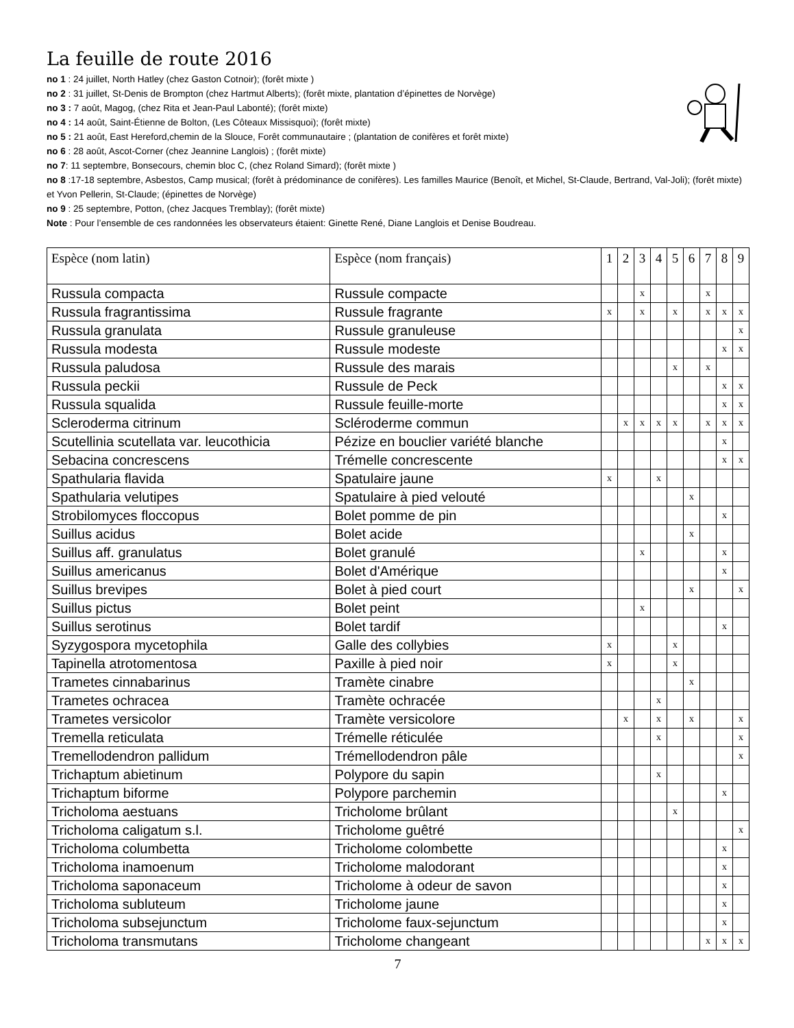La feuille de route 2016
no 1 : 24 juillet, North Hatley (chez Gaston Cotnoir); (forêt mixte )
no 2 : 31 juillet, St-Denis de Brompton (chez Hartmut Alberts); (forêt mixte, plantation d’épinettes de Norvège)
no 3 : 7 août, Magog, (chez Rita et Jean-Paul Labonté); (forêt mixte)
no 4 : 14 août, Saint-Étienne de Bolton, (Les Côteaux Missisquoi); (forêt mixte)
no 5 : 21 août, East Hereford,chemin de la Slouce, Forêt communautaire ; (plantation de conifères et forêt mixte)
no 6 : 28 août, Ascot-Corner (chez Jeannine Langlois) ; (forêt mixte)
no 7: 11 septembre, Bonsecours, chemin bloc C, (chez Roland Simard); (forêt mixte )
no 8 :17-18 septembre, Asbestos, Camp musical; (forêt à prédominance de conifères). Les familles Maurice (Benoît, et Michel, St-Claude, Bertrand, Val-Joli); (forêt mixte) et Yvon Pellerin, St-Claude; (épinettes de Norvège)
no 9 : 25 septembre, Potton, (chez Jacques Tremblay); (forêt mixte)
Note : Pour l’ensemble de ces randonnées les observateurs étaient: Ginette René, Diane Langlois et Denise Boudreau.
| Espèce (nom latin) | Espèce (nom français) | 1 | 2 | 3 | 4 | 5 | 6 | 7 | 8 | 9 |
| --- | --- | --- | --- | --- | --- | --- | --- | --- | --- | --- |
| Russula compacta | Russule compacte | | | x | | | | x | | |
| Russula fragrantissima | Russule fragrante | x | | x | | x | | x | x | x |
| Russula granulata | Russule granuleuse | | | | | | | | | x |
| Russula modesta | Russule modeste | | | | | | | | x | x |
| Russula paludosa | Russule des marais | | | | | x | | x | | |
| Russula peckii | Russule de Peck | | | | | | | | x | x |
| Russula squalida | Russule feuille-morte | | | | | | | | x | x |
| Scleroderma citrinum | Scléroderme commun | | x | x | x | x | | x | x | x |
| Scutellinia scutellata var. leucothicia | Pézize en bouclier variété blanche | | | | | | | | x | |
| Sebacina concrescens | Trémelle concrescente | | | | | | | | x | x |
| Spathularia flavida | Spatulaire jaune | x | | | x | | | | | |
| Spathularia velutipes | Spatulaire à pied velouté | | | | | | x | | | |
| Strobilomyces floccopus | Bolet pomme de pin | | | | | | | | x | |
| Suillus acidus | Bolet acide | | | | | | x | | | |
| Suillus aff. granulatus | Bolet granulé | | | x | | | | | x | |
| Suillus americanus | Bolet d'Amérique | | | | | | | | x | |
| Suillus brevipes | Bolet à pied court | | | | | | x | | | x |
| Suillus pictus | Bolet peint | | | x | | | | | | |
| Suillus serotinus | Bolet tardif | | | | | | | | x | |
| Syzygospora mycetophila | Galle des collybies | x | | | | x | | | | |
| Tapinella atrotomentosa | Paxille à pied noir | x | | | | x | | | | |
| Trametes cinnabarinus | Tramète cinabre | | | | | | x | | | |
| Trametes ochracea | Tramète ochracée | | | | x | | | | | |
| Trametes versicolor | Tramète versicolore | | x | | x | | x | | | x |
| Tremella reticulata | Trémelle réticulée | | | | x | | | | | x |
| Tremellodendron pallidum | Trémellodendron pâle | | | | | | | | | x |
| Trichaptum abietinum | Polypore du sapin | | | | x | | | | | |
| Trichaptum biforme | Polypore parchemin | | | | | | | | x | |
| Tricholoma aestuans | Tricholome brûlant | | | | | x | | | | |
| Tricholoma caligatum s.l. | Tricholome guêtré | | | | | | | | | x |
| Tricholoma columbetta | Tricholome colombette | | | | | | | | x | |
| Tricholoma inamoenum | Tricholome malodorant | | | | | | | | x | |
| Tricholoma saponaceum | Tricholome à odeur de savon | | | | | | | | x | |
| Tricholoma subluteum | Tricholome jaune | | | | | | | | x | |
| Tricholoma subsejunctum | Tricholome faux-sejunctum | | | | | | | | x | |
| Tricholoma transmutans | Tricholome changeant | | | | | | | x | x | x |
7